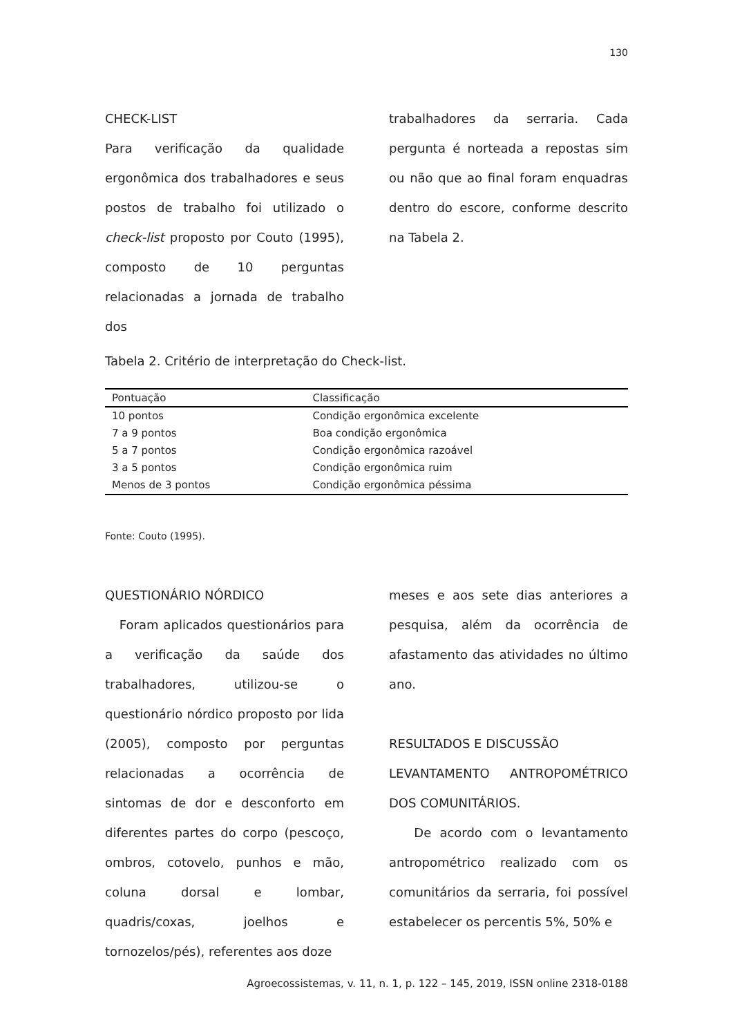130
CHECK-LIST
Para verificação da qualidade ergonômica dos trabalhadores e seus postos de trabalho foi utilizado o check-list proposto por Couto (1995), composto de 10 perguntas relacionadas a jornada de trabalho dos
trabalhadores da serraria. Cada pergunta é norteada a repostas sim ou não que ao final foram enquadras dentro do escore, conforme descrito na Tabela 2.
Tabela 2. Critério de interpretação do Check-list.
| Pontuação | Classificação |
| --- | --- |
| 10 pontos | Condição ergonômica excelente |
| 7 a 9 pontos | Boa condição ergonômica |
| 5 a 7 pontos | Condição ergonômica razoável |
| 3 a 5 pontos | Condição ergonômica ruim |
| Menos de 3 pontos | Condição ergonômica péssima |
Fonte: Couto (1995).
QUESTIONÁRIO NÓRDICO
Foram aplicados questionários para a verificação da saúde dos trabalhadores, utilizou-se o questionário nórdico proposto por lida (2005), composto por perguntas relacionadas a ocorrência de sintomas de dor e desconforto em diferentes partes do corpo (pescoço, ombros, cotovelo, punhos e mão, coluna dorsal e lombar, quadris/coxas, joelhos e tornozelos/pés), referentes aos doze
meses e aos sete dias anteriores a pesquisa, além da ocorrência de afastamento das atividades no último ano.
RESULTADOS E DISCUSSÃO
LEVANTAMENTO ANTROPOMÉTRICO DOS COMUNITÁRIOS.
De acordo com o levantamento antropométrico realizado com os comunitários da serraria, foi possível estabelecer os percentis 5%, 50% e
Agroecossistemas, v. 11, n. 1, p. 122 – 145, 2019, ISSN online 2318-0188